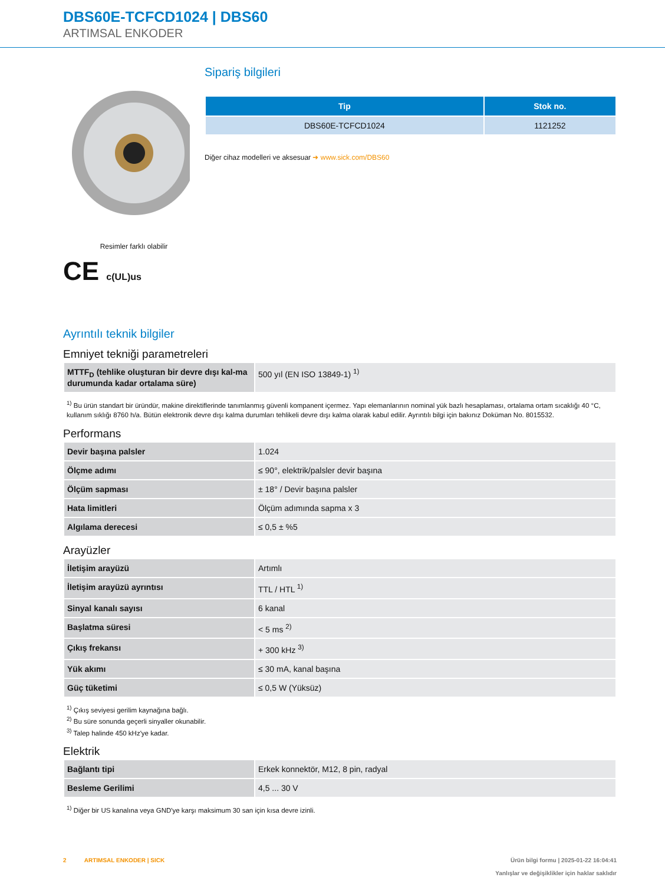DBS60E-TCFCD1024 | DBS60
ARTIMSAL ENKODER
Resimler farklı olabilir
CE c(UL)us
Sipariş bilgileri
| Tip | Stok no. |
| --- | --- |
| DBS60E-TCFCD1024 | 1121252 |
Diğer cihaz modelleri ve aksesuar ➜ www.sick.com/DBS60
Ayrıntılı teknik bilgiler
Emniyet tekniği parametreleri
| MTTF<sub>D</sub> (tehlike oluşturan bir devre dışı kal-ma durumunda kadar ortalama süre) | 500 yıl (EN ISO 13849-1) <sup>1)</sup> |
<sup>1)</sup> Bu ürün standart bir üründür, makine direktiflerinde tanımlanmış güvenli kompanent içermez. Yapı elemanlarının nominal yük bazlı hesaplaması, ortalama ortam sıcaklığı 40 °C, kullanım sıklığı 8760 h/a. Bütün elektronik devre dışı kalma durumları tehlikeli devre dışı kalma olarak kabul edilir. Ayrıntılı bilgi için bakınız Doküman No. 8015532.
Performans
| Devir başına palsler | 1.024 |
| Ölçme adımı | ≤ 90°, elektrik/palsler devir başına |
| Ölçüm sapması | ± 18° / Devir başına palsler |
| Hata limitleri | Ölçüm adımında sapma x 3 |
| Algılama derecesi | ≤ 0,5 ± %5 |
Arayüzler
| İletişim arayüzü | Artımlı |
| İletişim arayüzü ayrıntısı | TTL / HTL <sup>1)</sup> |
| Sinyal kanalı sayısı | 6 kanal |
| Başlatma süresi | < 5 ms <sup>2)</sup> |
| Çıkış frekansı | + 300 kHz <sup>3)</sup> |
| Yük akımı | ≤ 30 mA, kanal başına |
| Güç tüketimi | ≤ 0,5 W (Yüksüz) |
<sup>1)</sup> Çıkış seviyesi gerilim kaynağına bağlı.
<sup>2)</sup> Bu süre sonunda geçerli sinyaller okunabilir.
<sup>3)</sup> Talep halinde 450 kHz'ye kadar.
Elektrik
| Bağlantı tipi | Erkek konnektör, M12, 8 pin, radyal |
| Besleme Gerilimi | 4,5 ... 30 V |
<sup>1)</sup> Diğer bir US kanalına veya GND'ye karşı maksimum 30 san için kısa devre izinli.
2 ARTIMSAL ENKODER | SICK
Ürün bilgi formu | 2025-01-22 16:04:41
Yanlışlar ve değişiklikler için haklar saklıdır